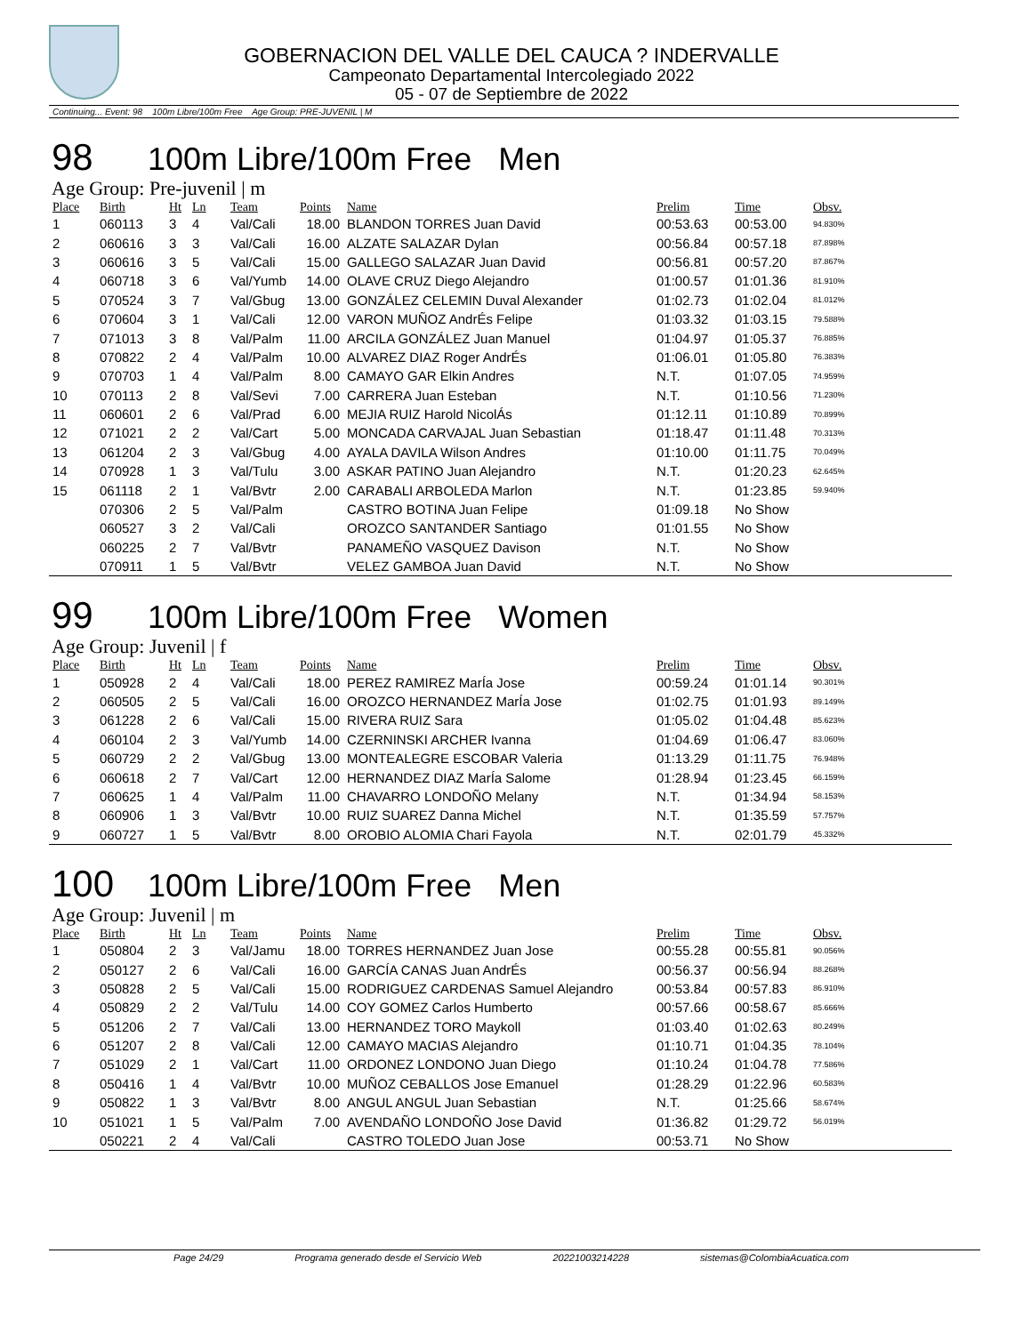GOBERNACION DEL VALLE DEL CAUCA ? INDERVALLE
Campeonato Departamental Intercolegiado 2022
05 - 07 de Septiembre de 2022
Continuing... Event: 98 100m Libre/100m Free Age Group: PRE-JUVENIL | M
98 100m Libre/100m Free Men
Age Group: Pre-juvenil | m
| Place | Birth | Ht | Ln | Team | Points | Name | Prelim | Time | Obsv. |
| --- | --- | --- | --- | --- | --- | --- | --- | --- | --- |
| 1 | 060113 | 3 | 4 | Val/Cali | 18.00 | BLANDON TORRES Juan David | 00:53.63 | 00:53.00 | 94.830% |
| 2 | 060616 | 3 | 3 | Val/Cali | 16.00 | ALZATE SALAZAR Dylan | 00:56.84 | 00:57.18 | 87.898% |
| 3 | 060616 | 3 | 5 | Val/Cali | 15.00 | GALLEGO SALAZAR Juan David | 00:56.81 | 00:57.20 | 87.867% |
| 4 | 060718 | 3 | 6 | Val/Yumb | 14.00 | OLAVE CRUZ Diego Alejandro | 01:00.57 | 01:01.36 | 81.910% |
| 5 | 070524 | 3 | 7 | Val/Gbug | 13.00 | GONZÁLEZ CELEMIN Duval Alexander | 01:02.73 | 01:02.04 | 81.012% |
| 6 | 070604 | 3 | 1 | Val/Cali | 12.00 | VARON MUÑOZ AndrÉs Felipe | 01:03.32 | 01:03.15 | 79.588% |
| 7 | 071013 | 3 | 8 | Val/Palm | 11.00 | ARCILA GONZÁLEZ Juan Manuel | 01:04.97 | 01:05.37 | 76.885% |
| 8 | 070822 | 2 | 4 | Val/Palm | 10.00 | ALVAREZ DIAZ Roger AndrÉs | 01:06.01 | 01:05.80 | 76.383% |
| 9 | 070703 | 1 | 4 | Val/Palm | 8.00 | CAMAYO GAR Elkin Andres | N.T. | 01:07.05 | 74.959% |
| 10 | 070113 | 2 | 8 | Val/Sevi | 7.00 | CARRERA Juan Esteban | N.T. | 01:10.56 | 71.230% |
| 11 | 060601 | 2 | 6 | Val/Prad | 6.00 | MEJIA RUIZ Harold NicolÁs | 01:12.11 | 01:10.89 | 70.899% |
| 12 | 071021 | 2 | 2 | Val/Cart | 5.00 | MONCADA CARVAJAL Juan Sebastian | 01:18.47 | 01:11.48 | 70.313% |
| 13 | 061204 | 2 | 3 | Val/Gbug | 4.00 | AYALA DAVILA Wilson Andres | 01:10.00 | 01:11.75 | 70.049% |
| 14 | 070928 | 1 | 3 | Val/Tulu | 3.00 | ASKAR PATINO Juan Alejandro | N.T. | 01:20.23 | 62.645% |
| 15 | 061118 | 2 | 1 | Val/Bvtr | 2.00 | CARABALI ARBOLEDA Marlon | N.T. | 01:23.85 | 59.940% |
| | 070306 | 2 | 5 | Val/Palm | | CASTRO BOTINA Juan Felipe | 01:09.18 | No Show | |
| | 060527 | 3 | 2 | Val/Cali | | OROZCO SANTANDER Santiago | 01:01.55 | No Show | |
| | 060225 | 2 | 7 | Val/Bvtr | | PANAMEÑO VASQUEZ Davison | N.T. | No Show | |
| | 070911 | 1 | 5 | Val/Bvtr | | VELEZ GAMBOA Juan David | N.T. | No Show | |
99 100m Libre/100m Free Women
Age Group: Juvenil | f
| Place | Birth | Ht | Ln | Team | Points | Name | Prelim | Time | Obsv. |
| --- | --- | --- | --- | --- | --- | --- | --- | --- | --- |
| 1 | 050928 | 2 | 4 | Val/Cali | 18.00 | PEREZ RAMIREZ MarÍa Jose | 00:59.24 | 01:01.14 | 90.301% |
| 2 | 060505 | 2 | 5 | Val/Cali | 16.00 | OROZCO HERNANDEZ MarÍa Jose | 01:02.75 | 01:01.93 | 89.149% |
| 3 | 061228 | 2 | 6 | Val/Cali | 15.00 | RIVERA RUIZ Sara | 01:05.02 | 01:04.48 | 85.623% |
| 4 | 060104 | 2 | 3 | Val/Yumb | 14.00 | CZERNINSKI ARCHER Ivanna | 01:04.69 | 01:06.47 | 83.060% |
| 5 | 060729 | 2 | 2 | Val/Gbug | 13.00 | MONTEALEGRE ESCOBAR Valeria | 01:13.29 | 01:11.75 | 76.948% |
| 6 | 060618 | 2 | 7 | Val/Cart | 12.00 | HERNANDEZ DIAZ MarÍa Salome | 01:28.94 | 01:23.45 | 66.159% |
| 7 | 060625 | 1 | 4 | Val/Palm | 11.00 | CHAVARRO LONDOÑO Melany | N.T. | 01:34.94 | 58.153% |
| 8 | 060906 | 1 | 3 | Val/Bvtr | 10.00 | RUIZ SUAREZ Danna Michel | N.T. | 01:35.59 | 57.757% |
| 9 | 060727 | 1 | 5 | Val/Bvtr | 8.00 | OROBIO ALOMIA Chari Fayola | N.T. | 02:01.79 | 45.332% |
100 100m Libre/100m Free Men
Age Group: Juvenil | m
| Place | Birth | Ht | Ln | Team | Points | Name | Prelim | Time | Obsv. |
| --- | --- | --- | --- | --- | --- | --- | --- | --- | --- |
| 1 | 050804 | 2 | 3 | Val/Jamu | 18.00 | TORRES HERNANDEZ Juan Jose | 00:55.28 | 00:55.81 | 90.056% |
| 2 | 050127 | 2 | 6 | Val/Cali | 16.00 | GARCÍA CANAS Juan AndrÉs | 00:56.37 | 00:56.94 | 88.268% |
| 3 | 050828 | 2 | 5 | Val/Cali | 15.00 | RODRIGUEZ CARDENAS Samuel Alejandro | 00:53.84 | 00:57.83 | 86.910% |
| 4 | 050829 | 2 | 2 | Val/Tulu | 14.00 | COY GOMEZ Carlos Humberto | 00:57.66 | 00:58.67 | 85.666% |
| 5 | 051206 | 2 | 7 | Val/Cali | 13.00 | HERNANDEZ TORO Maykoll | 01:03.40 | 01:02.63 | 80.249% |
| 6 | 051207 | 2 | 8 | Val/Cali | 12.00 | CAMAYO MACIAS Alejandro | 01:10.71 | 01:04.35 | 78.104% |
| 7 | 051029 | 2 | 1 | Val/Cart | 11.00 | ORDONEZ LONDONO Juan Diego | 01:10.24 | 01:04.78 | 77.586% |
| 8 | 050416 | 1 | 4 | Val/Bvtr | 10.00 | MUÑOZ CEBALLOS Jose Emanuel | 01:28.29 | 01:22.96 | 60.583% |
| 9 | 050822 | 1 | 3 | Val/Bvtr | 8.00 | ANGUL ANGUL Juan Sebastian | N.T. | 01:25.66 | 58.674% |
| 10 | 051021 | 1 | 5 | Val/Palm | 7.00 | AVENDAÑO LONDOÑO Jose David | 01:36.82 | 01:29.72 | 56.019% |
| | 050221 | 2 | 4 | Val/Cali | | CASTRO TOLEDO Juan Jose | 00:53.71 | No Show | |
Page 24/29 Programa generado desde el Servicio Web 20221003214228 sistemas@ColombiaAcuatica.com